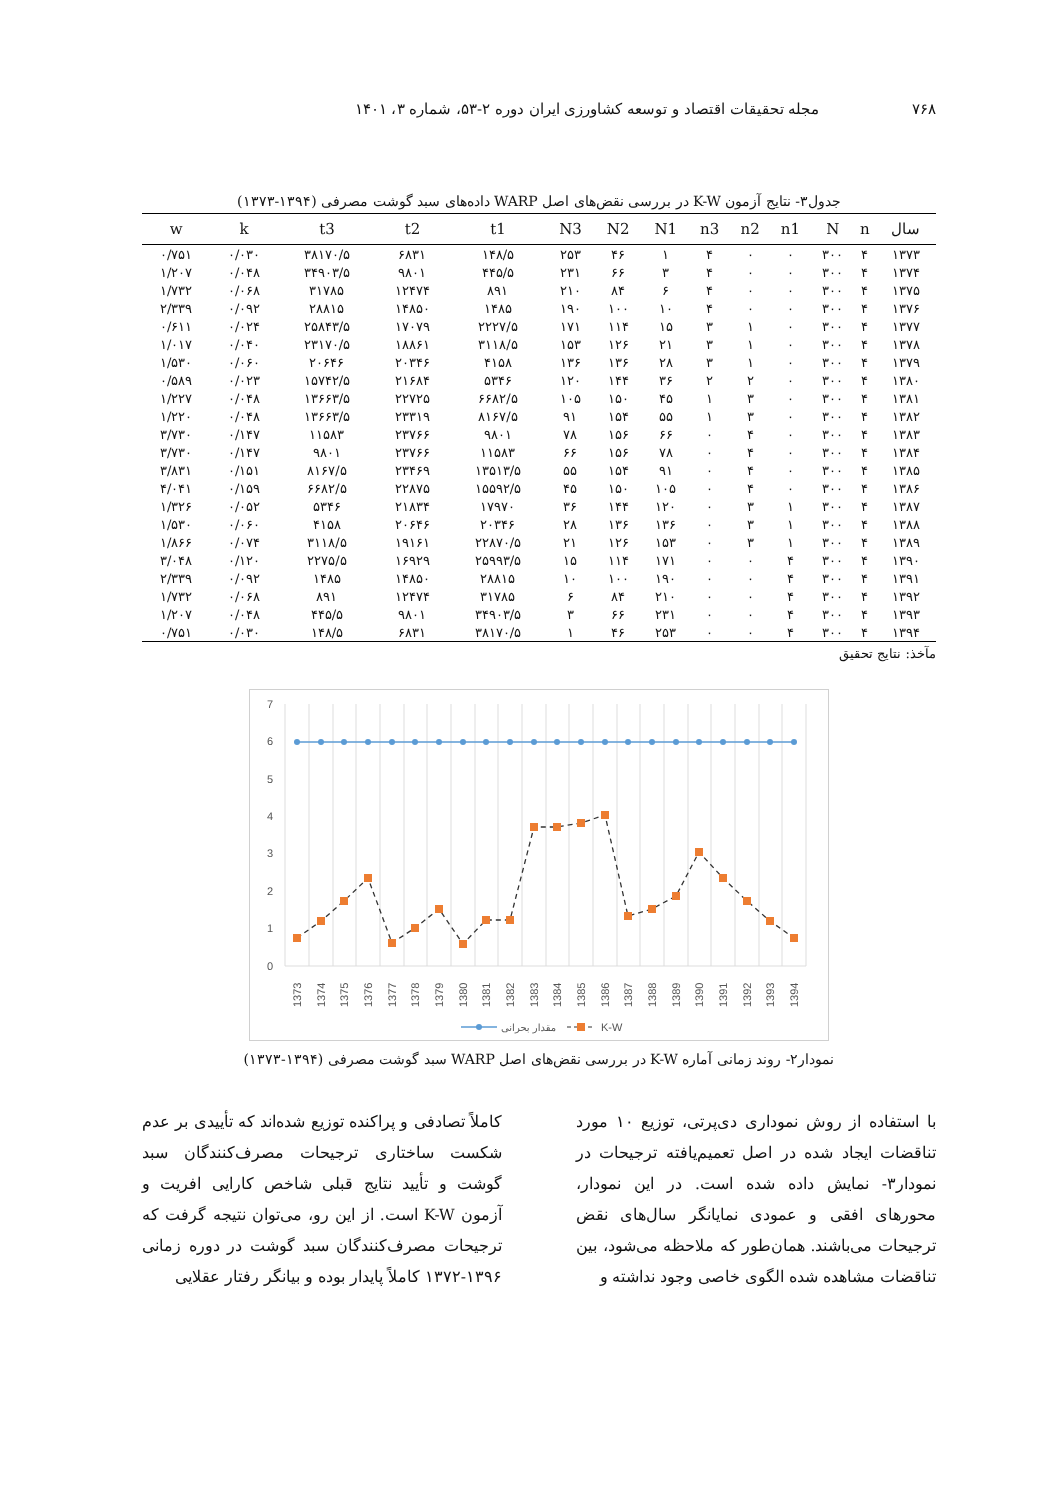۷۶۸ مجله تحقیقات اقتصاد و توسعه کشاورزی ایران دوره ۲-۵۳، شماره ۳، ۱۴۰۱
جدول۳- نتایج آزمون K-W در بررسی نقض‌های اصل WARP داده‌های سبد گوشت مصرفی (۱۳۹۴-۱۳۷۳)
| سال | n | N | n1 | n2 | n3 | N1 | N2 | N3 | t1 | t2 | t3 | k | w |
| --- | --- | --- | --- | --- | --- | --- | --- | --- | --- | --- | --- | --- | --- |
| ۱۳۷۳ | ۴ | ۳۰۰ | ۰ | ۰ | ۴ | ۱ | ۴۶ | ۲۵۳ | ۱۴۸/۵ | ۶۸۳۱ | ۳۸۱۷۰/۵ | ۰/۰۳۰ | ۰/۷۵۱ |
| ۱۳۷۴ | ۴ | ۳۰۰ | ۰ | ۰ | ۴ | ۳ | ۶۶ | ۲۳۱ | ۴۴۵/۵ | ۹۸۰۱ | ۳۴۹۰۳/۵ | ۰/۰۴۸ | ۱/۲۰۷ |
| ۱۳۷۵ | ۴ | ۳۰۰ | ۰ | ۰ | ۴ | ۶ | ۸۴ | ۲۱۰ | ۸۹۱ | ۱۲۴۷۴ | ۳۱۷۸۵ | ۰/۰۶۸ | ۱/۷۳۲ |
| ۱۳۷۶ | ۴ | ۳۰۰ | ۰ | ۰ | ۴ | ۱۰ | ۱۰۰ | ۱۹۰ | ۱۴۸۵ | ۱۴۸۵۰ | ۲۸۸۱۵ | ۰/۰۹۲ | ۲/۳۳۹ |
| ۱۳۷۷ | ۴ | ۳۰۰ | ۰ | ۱ | ۳ | ۱۵ | ۱۱۴ | ۱۷۱ | ۲۲۲۷/۵ | ۱۷۰۷۹ | ۲۵۸۴۳/۵ | ۰/۰۲۴ | ۰/۶۱۱ |
| ۱۳۷۸ | ۴ | ۳۰۰ | ۰ | ۱ | ۳ | ۲۱ | ۱۲۶ | ۱۵۳ | ۳۱۱۸/۵ | ۱۸۸۶۱ | ۲۳۱۷۰/۵ | ۰/۰۴۰ | ۱/۰۱۷ |
| ۱۳۷۹ | ۴ | ۳۰۰ | ۰ | ۱ | ۳ | ۲۸ | ۱۳۶ | ۱۳۶ | ۴۱۵۸ | ۲۰۳۴۶ | ۲۰۶۴۶ | ۰/۰۶۰ | ۱/۵۳۰ |
| ۱۳۸۰ | ۴ | ۳۰۰ | ۰ | ۲ | ۲ | ۳۶ | ۱۴۴ | ۱۲۰ | ۵۳۴۶ | ۲۱۶۸۴ | ۱۵۷۴۲/۵ | ۰/۰۲۳ | ۰/۵۸۹ |
| ۱۳۸۱ | ۴ | ۳۰۰ | ۰ | ۳ | ۱ | ۴۵ | ۱۵۰ | ۱۰۵ | ۶۶۸۲/۵ | ۲۲۷۲۵ | ۱۳۶۶۳/۵ | ۰/۰۴۸ | ۱/۲۲۷ |
| ۱۳۸۲ | ۴ | ۳۰۰ | ۰ | ۳ | ۱ | ۵۵ | ۱۵۴ | ۹۱ | ۸۱۶۷/۵ | ۲۳۳۱۹ | ۱۳۶۶۳/۵ | ۰/۰۴۸ | ۱/۲۲۰ |
| ۱۳۸۳ | ۴ | ۳۰۰ | ۰ | ۴ | ۰ | ۶۶ | ۱۵۶ | ۷۸ | ۹۸۰۱ | ۲۳۷۶۶ | ۱۱۵۸۳ | ۰/۱۴۷ | ۳/۷۳۰ |
| ۱۳۸۴ | ۴ | ۳۰۰ | ۰ | ۴ | ۰ | ۷۸ | ۱۵۶ | ۶۶ | ۱۱۵۸۳ | ۲۳۷۶۶ | ۹۸۰۱ | ۰/۱۴۷ | ۳/۷۳۰ |
| ۱۳۸۵ | ۴ | ۳۰۰ | ۰ | ۴ | ۰ | ۹۱ | ۱۵۴ | ۵۵ | ۱۳۵۱۳/۵ | ۲۳۴۶۹ | ۸۱۶۷/۵ | ۰/۱۵۱ | ۳/۸۳۱ |
| ۱۳۸۶ | ۴ | ۳۰۰ | ۰ | ۴ | ۰ | ۱۰۵ | ۱۵۰ | ۴۵ | ۱۵۵۹۲/۵ | ۲۲۸۷۵ | ۶۶۸۲/۵ | ۰/۱۵۹ | ۴/۰۴۱ |
| ۱۳۸۷ | ۴ | ۳۰۰ | ۱ | ۳ | ۰ | ۱۲۰ | ۱۴۴ | ۳۶ | ۱۷۹۷۰ | ۲۱۸۳۴ | ۵۳۴۶ | ۰/۰۵۲ | ۱/۳۲۶ |
| ۱۳۸۸ | ۴ | ۳۰۰ | ۱ | ۳ | ۰ | ۱۳۶ | ۱۳۶ | ۲۸ | ۲۰۳۴۶ | ۲۰۶۴۶ | ۴۱۵۸ | ۰/۰۶۰ | ۱/۵۳۰ |
| ۱۳۸۹ | ۴ | ۳۰۰ | ۱ | ۳ | ۰ | ۱۵۳ | ۱۲۶ | ۲۱ | ۲۲۸۷۰/۵ | ۱۹۱۶۱ | ۳۱۱۸/۵ | ۰/۰۷۴ | ۱/۸۶۶ |
| ۱۳۹۰ | ۴ | ۳۰۰ | ۴ | ۰ | ۰ | ۱۷۱ | ۱۱۴ | ۱۵ | ۲۵۹۹۳/۵ | ۱۶۹۲۹ | ۲۲۷۵/۵ | ۰/۱۲۰ | ۳/۰۴۸ |
| ۱۳۹۱ | ۴ | ۳۰۰ | ۴ | ۰ | ۰ | ۱۹۰ | ۱۰۰ | ۱۰ | ۲۸۸۱۵ | ۱۴۸۵۰ | ۱۴۸۵ | ۰/۰۹۲ | ۲/۳۳۹ |
| ۱۳۹۲ | ۴ | ۳۰۰ | ۴ | ۰ | ۰ | ۲۱۰ | ۸۴ | ۶ | ۳۱۷۸۵ | ۱۲۴۷۴ | ۸۹۱ | ۰/۰۶۸ | ۱/۷۳۲ |
| ۱۳۹۳ | ۴ | ۳۰۰ | ۴ | ۰ | ۰ | ۲۳۱ | ۶۶ | ۳ | ۳۴۹۰۳/۵ | ۹۸۰۱ | ۴۴۵/۵ | ۰/۰۴۸ | ۱/۲۰۷ |
| ۱۳۹۴ | ۴ | ۳۰۰ | ۴ | ۰ | ۰ | ۲۵۳ | ۴۶ | ۱ | ۳۸۱۷۰/۵ | ۶۸۳۱ | ۱۴۸/۵ | ۰/۰۳۰ | ۰/۷۵۱ |
مآخذ: نتایج تحقیق
0
1
2
3
4
5
6
7
1373
1374
1375
1376
1377
1378
1379
1380
1381
1382
1383
1384
1385
1386
1387
1388
1389
1390
1391
1392
1393
1394
مقدار بحرانی
K-W
نمودار۲- روند زمانی آماره K-W در بررسی نقض‌های اصل WARP سبد گوشت مصرفی (۱۳۹۴-۱۳۷۳)
با استفاده از روش نموداری دی‌پرتی، توزیع ۱۰ مورد تناقضات ایجاد شده در اصل تعمیم‌یافته ترجیحات در نمودار۳- نمایش داده شده است. در این نمودار، محورهای افقی و عمودی نمایانگر سال‌های نقض ترجیحات می‌باشند. همان‌طور که ملاحظه می‌شود، بین تناقضات مشاهده شده الگوی خاصی وجود نداشته و
کاملاً تصادفی و پراکنده توزیع شده‌اند که تأییدی بر عدم شکست ساختاری ترجیحات مصرف‌کنندگان سبد گوشت و تأیید نتایج قبلی شاخص کارایی افریت و آزمون K-W است. از این رو، می‌توان نتیجه گرفت که ترجیحات مصرف‌کنندگان سبد گوشت در دوره زمانی ۱۳۹۶-۱۳۷۲ کاملاً پایدار بوده و بیانگر رفتار عقلایی